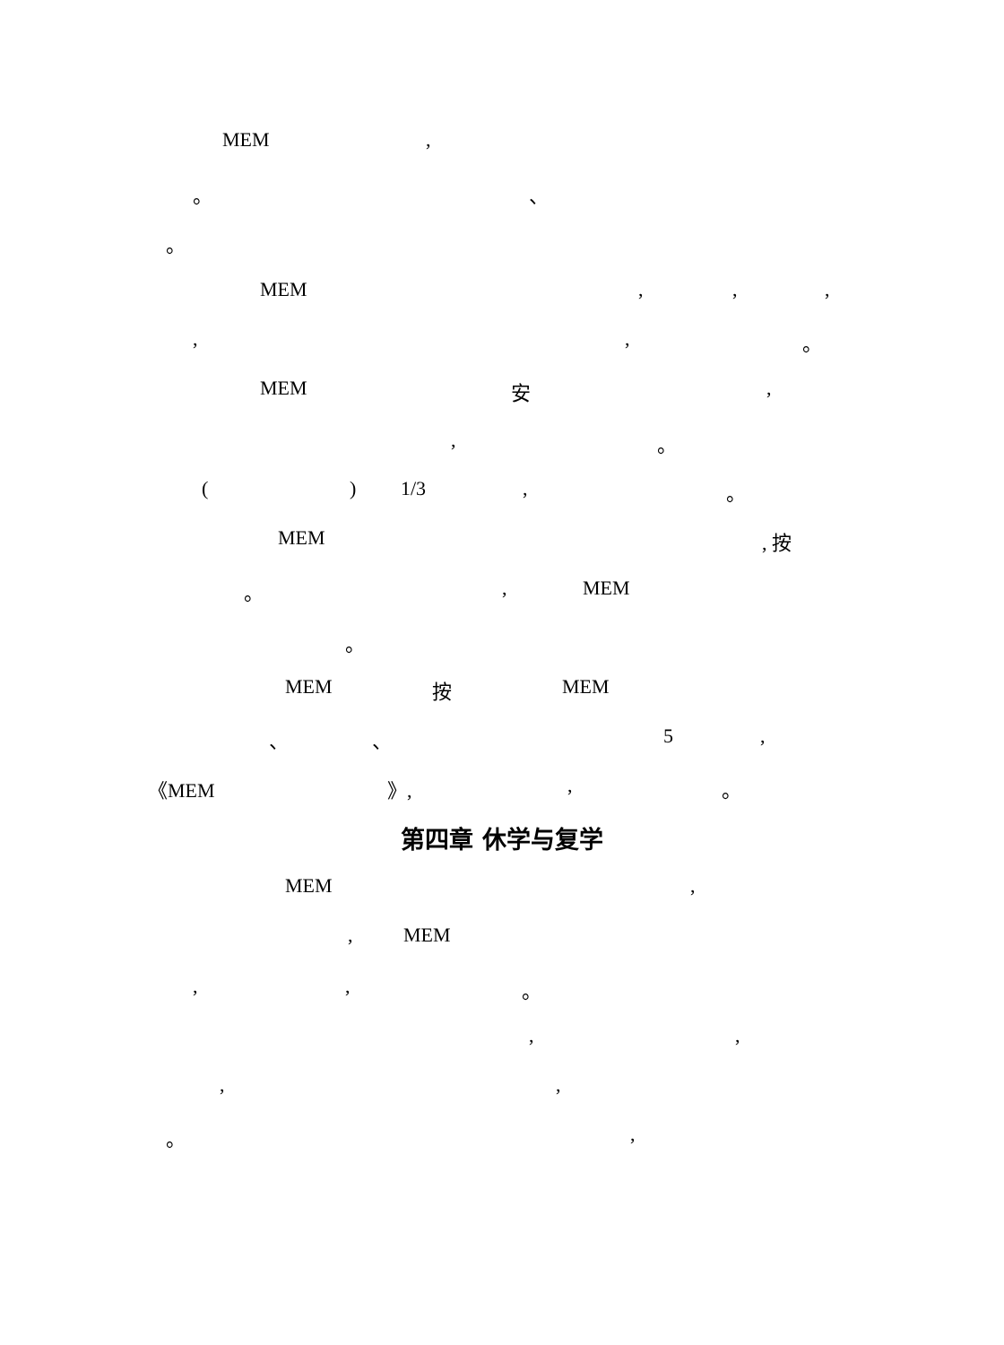MEM,
。 、
。
MEM,,,
,, 。
MEM 安,
, 。
() 1/3, 。
MEM, 按
。, MEM
。
MEM 按 MEM
、 、 5,
《MEM 》,, 。
第四章 休学与复学
MEM,
, MEM
,, 。
,,
,,
。,